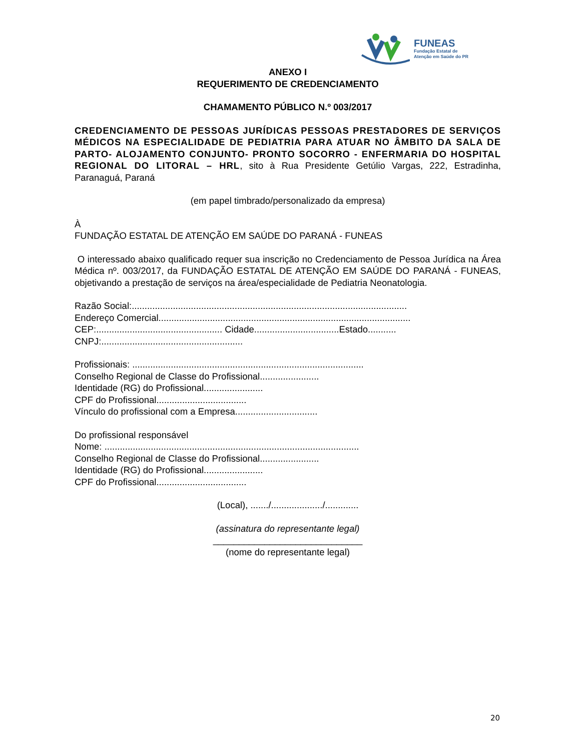FUNEAS
Fundação Estatal de
Atenção em Saúde do PR
ANEXO I
REQUERIMENTO DE CREDENCIAMENTO
CHAMAMENTO PÚBLICO N.º 003/2017
CREDENCIAMENTO DE PESSOAS JURÍDICAS PESSOAS PRESTADORES DE SERVIÇOS MÉDICOS NA ESPECIALIDADE DE PEDIATRIA PARA ATUAR NO ÂMBITO DA SALA DE PARTO- ALOJAMENTO CONJUNTO- PRONTO SOCORRO - ENFERMARIA DO HOSPITAL REGIONAL DO LITORAL – HRL, sito à Rua Presidente Getúlio Vargas, 222, Estradinha, Paranaguá, Paraná
(em papel timbrado/personalizado da empresa)
À
FUNDAÇÃO ESTATAL DE ATENÇÃO EM SAÚDE DO PARANÁ - FUNEAS
O interessado abaixo qualificado requer sua inscrição no Credenciamento de Pessoa Jurídica na Área Médica nº. 003/2017, da FUNDAÇÃO ESTATAL DE ATENÇÃO EM SAÚDE DO PARANÁ - FUNEAS, objetivando a prestação de serviços na área/especialidade de Pediatria Neonatologia.
Razão Social:...........................................................................................................
Endereço Comercial..................................................................................................
CEP:................................................. Cidade.................................Estado...........
CNPJ:.......................................................
Profissionais: ..........................................................................................
Conselho Regional de Classe do Profissional.......................
Identidade (RG) do Profissional.......................
CPF do Profissional...................................
Vínculo do profissional com a Empresa................................
Do profissional responsável
Nome: ...................................................................................................
Conselho Regional de Classe do Profissional.......................
Identidade (RG) do Profissional.......................
CPF do Profissional...................................
(Local), ......./..................../.............
(assinatura do representante legal)
_____________________________
(nome do representante legal)
20